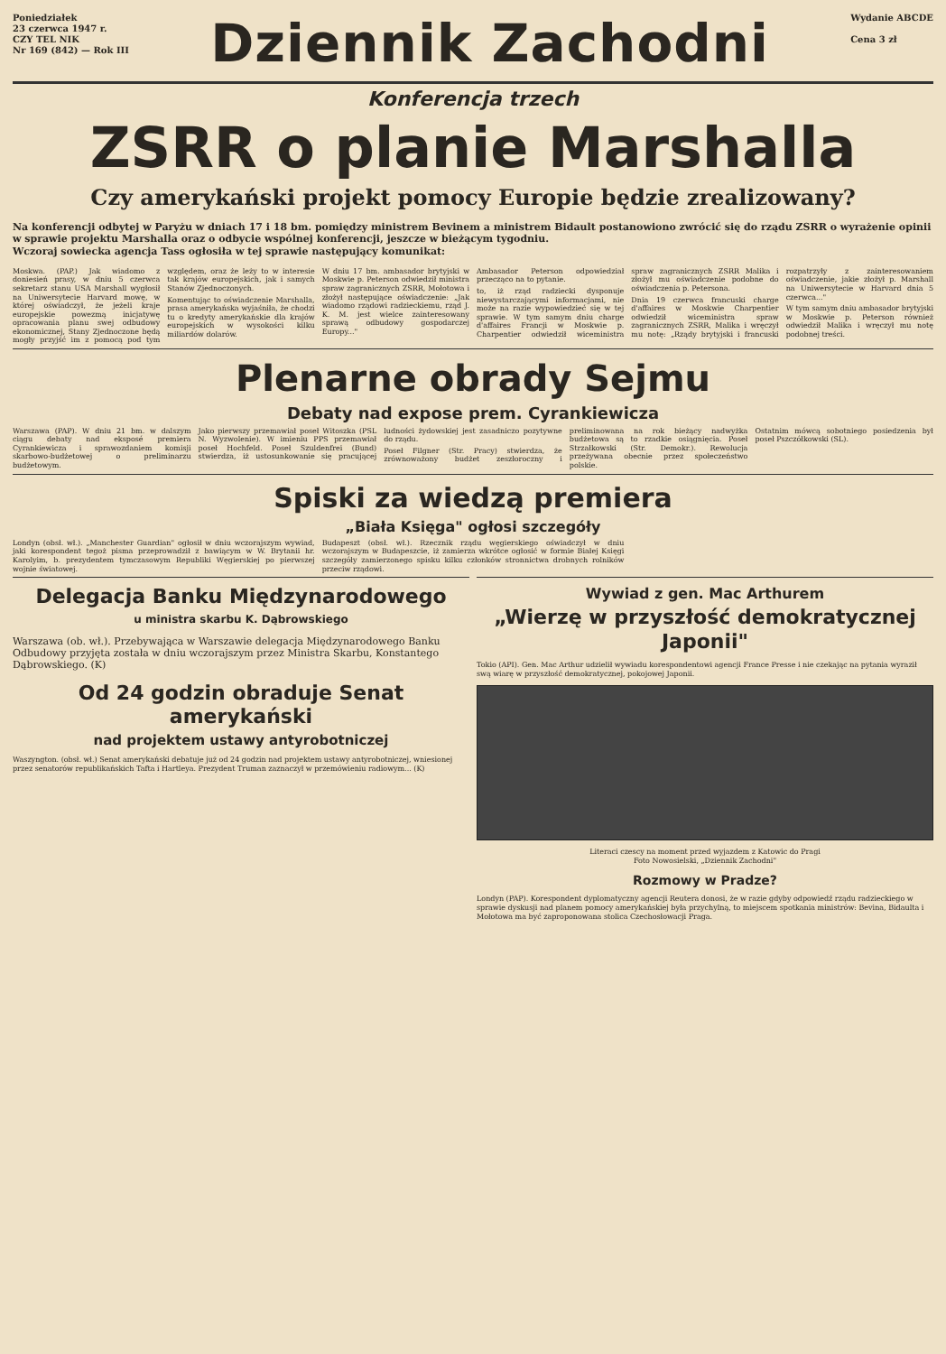Poniedziałek
23 czerwca 1947 r.
CZY TEL NIK
Nr 169 (842) — Rok III
Dziennik Zachodni
Wydanie ABCDE
Cena 3 zł
Konferencja trzech
ZSRR o planie Marshalla
Czy amerykański projekt pomocy Europie będzie zrealizowany?
Na konferencji odbytej w Paryżu w dniach 17 i 18 bm. pomiędzy ministrem Bevinem a ministrem Bidault postanowiono zwrócić się do rządu ZSRR o wyrażenie opinii w sprawie projektu Marshalla oraz o odbycie wspólnej konferencji, jeszcze w bieżącym tygodniu.
Wczoraj sowiecka agencja Tass ogłosiła w tej sprawie następujący komunikat:
Moskwa. (PAP.) Jak wiadomo z doniesień prasy, w dniu 5 czerwca sekretarz stanu USA Marshall wygłosił na Uniwersytecie Harvard mowę, w której oświadczył, że jeżeli kraje europejskie powezmą inicjatywę opracowania planu swej odbudowy ekonomicznej, Stany Zjednoczone będą mogły przyjść im z pomocą pod tym względem, oraz że leży to w interesie tak krajów europejskich, jak i samych Stanów Zjednoczonych.
Komentując to oświadczenie Marshalla, prasa amerykańska wyjaśniła, że chodzi tu o kredyty amerykańskie dla krajów europejskich w wysokości kilku miliardów dolarów.
W dniu 17 bm. ambasador brytyjski w Moskwie p. Peterson odwiedził ministra spraw zagranicznych ZSRR, Mołotowa i złożył następujące oświadczenie: „Jak wiadomo rządowi radzieckiemu, rząd J. K. M. jest wielce zainteresowany sprawą odbudowy gospodarczej Europy..."
Ambasador Peterson odpowiedział przecząco na to pytanie.
to, iż rząd radziecki dysponuje niewystarczającymi informacjami, nie może na razie wypowiedzieć się w tej sprawie. W tym samym dniu charge d'affaires Francji w Moskwie p. Charpentier odwiedził wiceministra spraw zagranicznych ZSRR Malika i złożył mu oświadczenie podobne do oświadczenia p. Petersona.
Dnia 19 czerwca francuski charge d'affaires w Moskwie Charpentier odwiedził wiceministra spraw zagranicznych ZSRR, Malika i wręczył mu notę: „Rządy brytyjski i francuski rozpatrzyły z zainteresowaniem oświadczenie, jakie złożył p. Marshall na Uniwersytecie w Harvard dnia 5 czerwca..."
W tym samym dniu ambasador brytyjski w Moskwie p. Peterson również odwiedził Malika i wręczył mu notę podobnej treści.
Plenarne obrady Sejmu
Debaty nad expose prem. Cyrankiewicza
Warszawa (PAP). W dniu 21 bm. w dalszym ciągu debaty nad eksposé premiera Cyrankiewicza i sprawozdaniem komisji skarbowo-budżetowej o preliminarzu budżetowym.
Jako pierwszy przemawiał poseł Witoszka (PSL N. Wyzwolenie). W imieniu PPS przemawiał poseł Hochfeld. Poseł Szuldenfrei (Bund) stwierdza, iż ustosunkowanie się pracującej ludności żydowskiej jest zasadniczo pozytywne do rządu.
Poseł Filgner (Str. Pracy) stwierdza, że zrównoważony budżet zeszłoroczny i preliminowana na rok bieżący nadwyżka budżetowa są to rzadkie osiągnięcia. Poseł Strzałkowski (Str. Demokr.). Rewolucja przeżywana obecnie przez społeczeństwo polskie.
Ostatnim mówcą sobotniego posiedzenia był poseł Pszczółkowski (SL).
Spiski za wiedzą premiera
„Biała Księga" ogłosi szczegóły
Londyn (obsł. wł.). „Manchester Guardian" ogłosił w dniu wczorajszym wywiad, jaki korespondent tegoż pisma przeprowadził z bawiącym w W. Brytanii hr. Karolyim, b. prezydentem tymczasowym Republiki Węgierskiej po pierwszej wojnie światowej.
Budapeszt (obsł. wł.). Rzecznik rządu węgierskiego oświadczył w dniu wczorajszym w Budapeszcie, iż zamierza wkrótce ogłosić w formie Białej Księgi szczegóły zamierzonego spisku kilku członków stronnictwa drobnych rolników przeciw rządowi.
Delegacja Banku Międzynarodowego
u ministra skarbu K. Dąbrowskiego
Warszawa (ob. wł.). Przebywająca w Warszawie delegacja Międzynarodowego Banku Odbudowy przyjęta została w dniu wczorajszym przez Ministra Skarbu, Konstantego Dąbrowskiego. (K)
Od 24 godzin obraduje Senat amerykański
nad projektem ustawy antyrobotniczej
Waszyngton. (obsł. wł.) Senat amerykański debatuje już od 24 godzin nad projektem ustawy antyrobotniczej, wniesionej przez senatorów republikańskich Tafta i Hartleya. Prezydent Truman zaznaczył w przemówieniu radiowym... (K)
Wywiad z gen. Mac Arthurem
„Wierzę w przyszłość demokratycznej Japonii"
Tokio (API). Gen. Mac Arthur udzielił wywiadu korespondentowi agencji France Presse i nie czekając na pytania wyraził swą wiarę w przyszłość demokratycznej, pokojowej Japonii.
Literaci czescy na moment przed wyjazdem z Katowic do Pragi
Foto Nowosielski, „Dziennik Zachodni"
Rozmowy w Pradze?
Londyn (PAP). Korespondent dyplomatyczny agencji Reutera donosi, że w razie gdyby odpowiedź rządu radzieckiego w sprawie dyskusji nad planem pomocy amerykańskiej była przychylną, to miejscem spotkania ministrów: Bevina, Bidaulta i Mołotowa ma być zaproponowana stolica Czechosłowacji Praga.